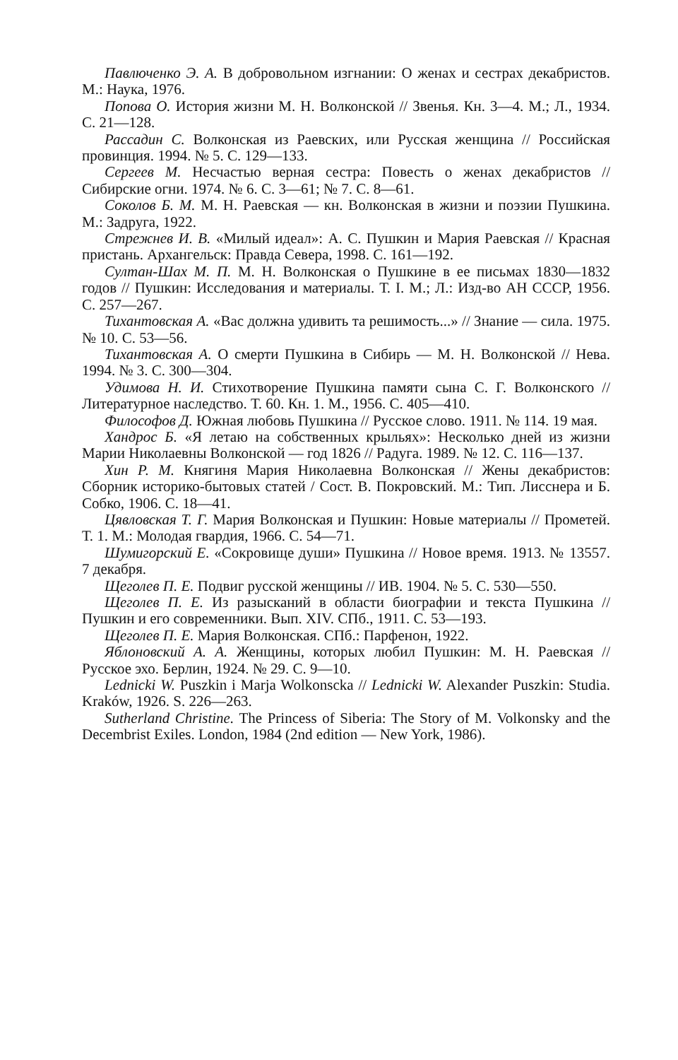Павлюченко Э. А. В добровольном изгнании: О женах и сестрах декабристов. М.: Наука, 1976.
Попова О. История жизни М. Н. Волконской // Звенья. Кн. 3—4. М.; Л., 1934. С. 21—128.
Рассадин С. Волконская из Раевских, или Русская женщина // Российская провинция. 1994. № 5. С. 129—133.
Сергеев М. Несчастью верная сестра: Повесть о женах декабристов // Сибирские огни. 1974. № 6. С. 3—61; № 7. С. 8—61.
Соколов Б. М. М. Н. Раевская — кн. Волконская в жизни и поэзии Пушкина. М.: Задруга, 1922.
Стрежнев И. В. «Милый идеал»: А. С. Пушкин и Мария Раевская // Красная пристань. Архангельск: Правда Севера, 1998. С. 161—192.
Султан-Шах М. П. М. Н. Волконская о Пушкине в ее письмах 1830—1832 годов // Пушкин: Исследования и материалы. Т. I. М.; Л.: Изд-во АН СССР, 1956. С. 257—267.
Тихантовская А. «Вас должна удивить та решимость...» // Знание — сила. 1975. № 10. С. 53—56.
Тихантовская А. О смерти Пушкина в Сибирь — М. Н. Волконской // Нева. 1994. № 3. С. 300—304.
Удимова Н. И. Стихотворение Пушкина памяти сына С. Г. Волконского // Литературное наследство. Т. 60. Кн. 1. М., 1956. С. 405—410.
Философов Д. Южная любовь Пушкина // Русское слово. 1911. № 114. 19 мая.
Хандрос Б. «Я летаю на собственных крыльях»: Несколько дней из жизни Марии Николаевны Волконской — год 1826 // Радуга. 1989. № 12. С. 116—137.
Хин Р. М. Княгиня Мария Николаевна Волконская // Жены декабристов: Сборник историко-бытовых статей / Сост. В. Покровский. М.: Тип. Лисснера и Б. Собко, 1906. С. 18—41.
Цявловская Т. Г. Мария Волконская и Пушкин: Новые материалы // Прометей. Т. 1. М.: Молодая гвардия, 1966. С. 54—71.
Шумигорский Е. «Сокровище души» Пушкина // Новое время. 1913. № 13557. 7 декабря.
Щеголев П. Е. Подвиг русской женщины // ИВ. 1904. № 5. С. 530—550.
Щеголев П. Е. Из разысканий в области биографии и текста Пушкина // Пушкин и его современники. Вып. XIV. СПб., 1911. С. 53—193.
Щеголев П. Е. Мария Волконская. СПб.: Парфенон, 1922.
Яблоновский А. А. Женщины, которых любил Пушкин: М. Н. Раевская // Русское эхо. Берлин, 1924. № 29. С. 9—10.
Lednicki W. Puszkin i Marja Wolkonscka // Lednicki W. Alexander Puszkin: Studia. Kraków, 1926. S. 226—263.
Sutherland Christine. The Princess of Siberia: The Story of M. Volkonsky and the Decembrist Exiles. London, 1984 (2nd edition — New York, 1986).